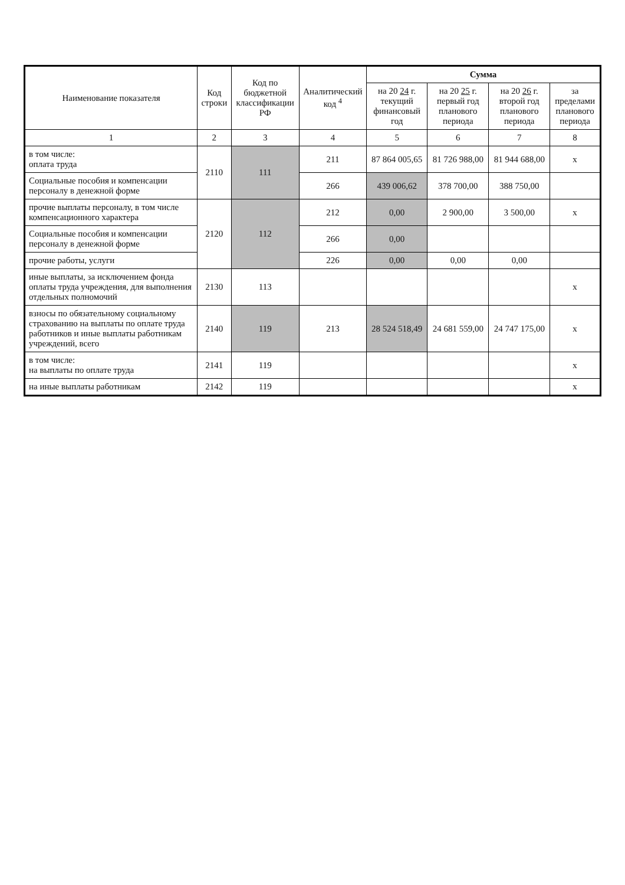| Наименование показателя | Код строки | Код по бюджетной классификации РФ | Аналитический код <sup>4</sup> | Сумма | | | |
| --- | --- | --- | --- | --- | --- | --- | --- |
| | | | | на 20 24 г. текущий финансовый год | на 20 25 г. первый год планового периода | на 20 26 г. второй год планового периода | за пределами планового периода |
| 1 | 2 | 3 | 4 | 5 | 6 | 7 | 8 |
| в том числе: оплата труда | 2110 | 111 | 211 | 87 864 005,65 | 81 726 988,00 | 81 944 688,00 | х |
| Социальные пособия и компенсации персоналу в денежной форме | | | 266 | 439 006,62 | 378 700,00 | 388 750,00 | |
| прочие выплаты персоналу, в том числе компенсационного характера | 2120 | 112 | 212 | 0,00 | 2 900,00 | 3 500,00 | х |
| Социальные пособия и компенсации персоналу в денежной форме | | | 266 | 0,00 | | | |
| прочие работы, услуги | | | 226 | 0,00 | 0,00 | 0,00 | |
| иные выплаты, за исключением фонда оплаты труда учреждения, для выполнения отдельных полномочий | 2130 | 113 | | | | | х |
| взносы по обязательному социальному страхованию на выплаты по оплате труда работников и иные выплаты работникам учреждений, всего | 2140 | 119 | 213 | 28 524 518,49 | 24 681 559,00 | 24 747 175,00 | х |
| в том числе: на выплаты по оплате труда | 2141 | 119 | | | | | х |
| на иные выплаты работникам | 2142 | 119 | | | | | х |